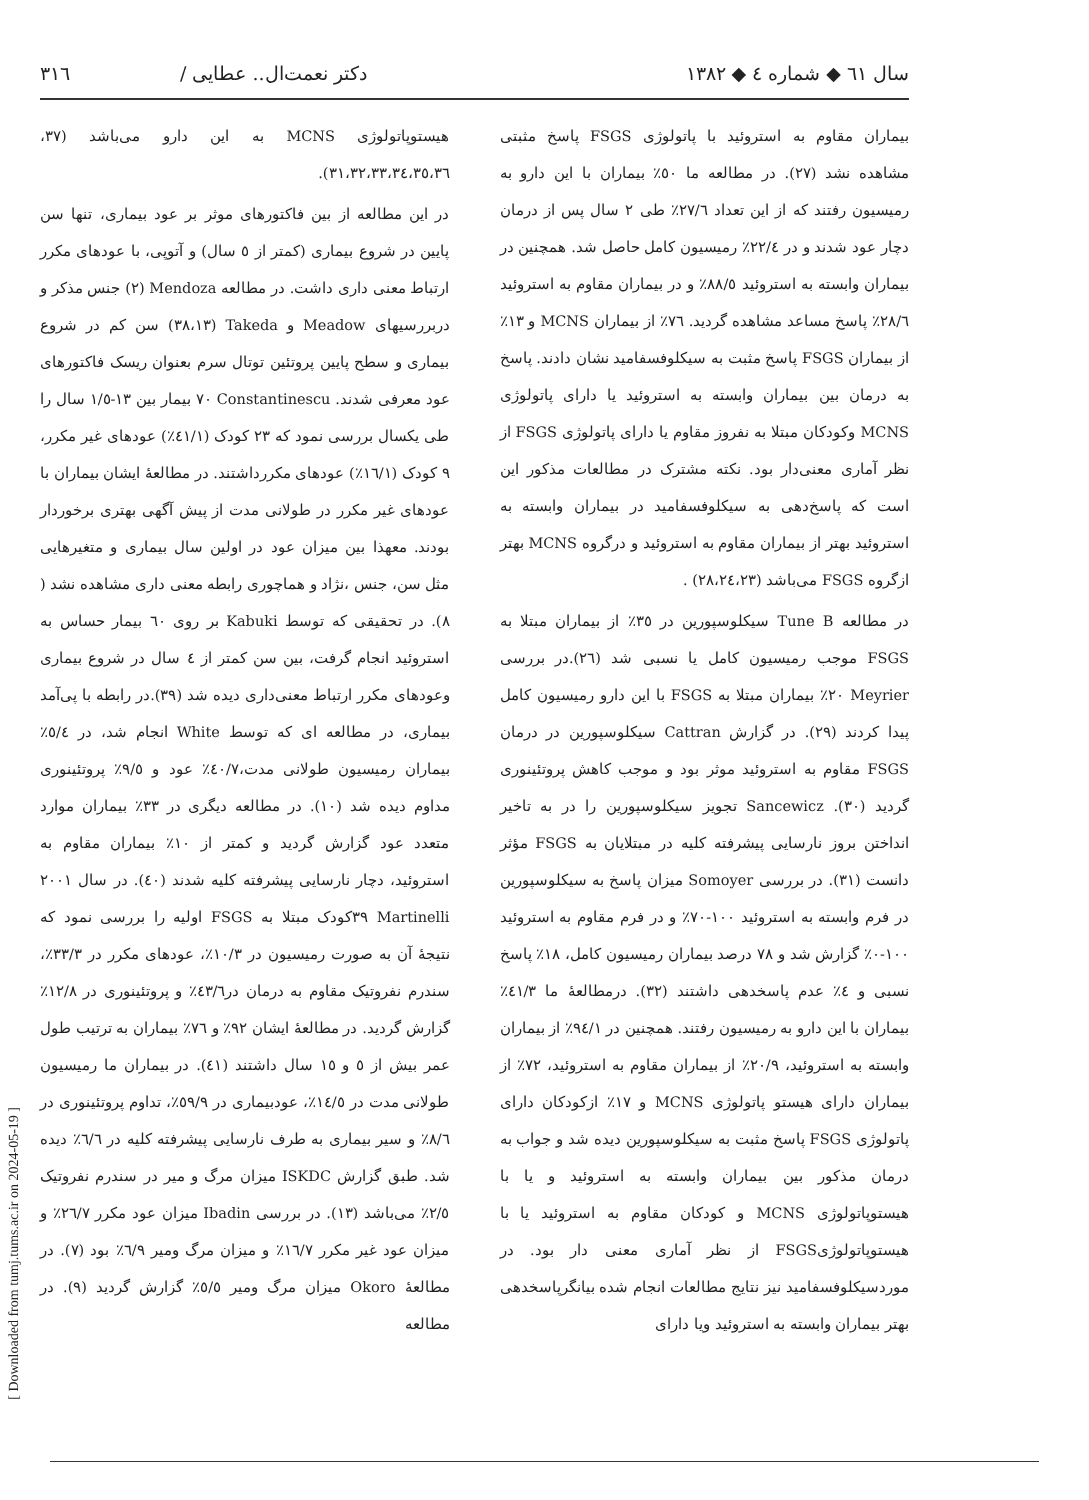سال ٦١ ◆ شماره ٤ ◆ ١٣٨٢ دکتر نعمت‌ال.. عطایی / ٣١٦
بیماران مقاوم به استروئید با پاتولوژی FSGS پاسخ مثبتی مشاهده نشد (٢٧). در مطالعه ما ٥٠٪ بیماران با این دارو به رمیسیون رفتند که از این تعداد ٢٧/٦٪ طی ٢ سال پس از درمان دچار عود شدند و در ٢٢/٤٪ رمیسیون کامل حاصل شد. همچنین در بیماران وابسته به استروئید ٨٨/٥٪ و در بیماران مقاوم به استروئید ٢٨/٦٪ پاسخ مساعد مشاهده گردید. ٧٦٪ از بیماران MCNS و ١٣٪ از بیماران FSGS پاسخ مثبت به سیکلوفسفامید نشان دادند. پاسخ به درمان بین بیماران وابسته به استروئید یا دارای پاتولوژی MCNS وکودکان مبتلا به نفروز مقاوم یا دارای پاتولوژی FSGS از نظر آماری معنی‌دار بود. نکته مشترک در مطالعات مذکور این است که پاسخ‌دهی به سیکلوفسفامید در بیماران وابسته به استروئید بهتر از بیماران مقاوم به استروئید و درگروه MCNS بهتر ازگروه FSGS می‌باشد (٢٨،٢٤،٢٣) .
در مطالعه Tune B سیکلوسپورین در ٣٥٪ از بیماران مبتلا به FSGS موجب رمیسیون کامل یا نسبی شد (٢٦).در بررسی Meyrier ٢٠٪ بیماران مبتلا به FSGS با این دارو رمیسیون کامل پیدا کردند (٢٩). در گزارش Cattran سیکلوسپورین در درمان FSGS مقاوم به استروئید موثر بود و موجب کاهش پروتئینوری گردید (٣٠). Sancewicz تجویز سیکلوسپورین را در به تاخیر انداختن بروز نارسایی پیشرفته کلیه در مبتلایان به FSGS مؤثر دانست (٣١). در بررسی Somoyer میزان پاسخ به سیکلوسپورین در فرم وابسته به استروئید ١٠٠-٧٠٪ و در فرم مقاوم به استروئید ١٠٠-٠٪ گزارش شد و ٧٨ درصد بیماران رمیسیون کامل، ١٨٪ پاسخ نسبی و ٤٪ عدم پاسخدهی داشتند (٣٢). درمطالعهٔ ما ٤١/٣٪ بیماران با این دارو به رمیسیون رفتند. همچنین در ٩٤/١٪ از بیماران وابسته به استروئید، ٢٠/٩٪ از بیماران مقاوم به استروئید، ٧٢٪ از بیماران دارای هیستو پاتولوژی MCNS و ١٧٪ ازکودکان دارای پاتولوژی FSGS پاسخ مثبت به سیکلوسپورین دیده شد و جواب به درمان مذکور بین بیماران وابسته به استروئید و یا با هیستوپاتولوژی MCNS و کودکان مقاوم به استروئید یا با هیستوپاتولوژیFSGS از نظر آماری معنی دار بود. در موردسیکلوفسفامید نیز نتایج مطالعات انجام شده بیانگرپاسخدهی بهتر بیماران وابسته به استروئید ویا دارای
هیستوپاتولوژی MCNS به این دارو می‌باشد (٣٧، ٣١،٣٢،٣٣،٣٤،٣٥،٣٦).
در این مطالعه از بین فاکتورهای موثر بر عود بیماری، تنها سن پایین در شروع بیماری (کمتر از ٥ سال) و آتوپی، با عودهای مکرر ارتباط معنی داری داشت. در مطالعه Mendoza (٢) جنس مذکر و دربررسیهای Meadow و Takeda (٣٨،١٣) سن کم در شروع بیماری و سطح پایین پروتئین توتال سرم بعنوان ریسک فاکتورهای عود معرفی شدند. Constantinescu ٧٠ بیمار بین ١٣-١/٥ سال را طی یکسال بررسی نمود که ٢٣ کودک (٤١/١٪) عودهای غیر مکرر، ٩ کودک (١٦/١٪) عودهای مکررداشتند. در مطالعهٔ ایشان بیماران با عودهای غیر مکرر در طولانی مدت از پیش آگهی بهتری برخوردار بودند. معهذا بین میزان عود در اولین سال بیماری و متغیرهایی مثل سن، جنس ،نژاد و هماچوری رابطه معنی داری مشاهده نشد ( ٨). در تحقیقی که توسط Kabuki بر روی ٦٠ بیمار حساس به استروئید انجام گرفت، بین سن کمتر از ٤ سال در شروع بیماری وعودهای مکرر ارتباط معنی‌داری دیده شد (٣٩).در رابطه با پی‌آمد بیماری، در مطالعه ای که توسط White انجام شد، در ٥/٤٪ بیماران رمیسیون طولانی مدت،٤٠/٧٪ عود و ٩/٥٪ پروتئینوری مداوم دیده شد (١٠). در مطالعه دیگری در ٣٣٪ بیماران موارد متعدد عود گزارش گردید و کمتر از ١٠٪ بیماران مقاوم به استروئید، دچار نارسایی پیشرفته کلیه شدند (٤٠). در سال ٢٠٠١ Martinelli ٣٩کودک مبتلا به FSGS اولیه را بررسی نمود که نتیجهٔ آن به صورت رمیسیون در ١٠/٣٪، عودهای مکرر در ٣٣/٣٪، سندرم نفروتیک مقاوم به درمان در٤٣/٦٪ و پروتئینوری در ١٢/٨٪ گزارش گردید. در مطالعهٔ ایشان ٩٢٪ و ٧٦٪ بیماران به ترتیب طول عمر بیش از ٥ و ١٥ سال داشتند (٤١). در بیماران ما رمیسیون طولانی مدت در ١٤/٥٪، عودبیماری در ٥٩/٩٪، تداوم پروتئینوری در ٨/٦٪ و سیر بیماری به طرف نارسایی پیشرفته کلیه در ٦/٦٪ دیده شد. طبق گزارش ISKDC میزان مرگ و میر در سندرم نفروتیک ٢/٥٪ می‌باشد (١٣). در بررسی Ibadin میزان عود مکرر ٢٦/٧٪ و میزان عود غیر مکرر ١٦/٧٪ و میزان مرگ ومیر ٦/٩٪ بود (٧). در مطالعهٔ Okoro میزان مرگ ومیر ٥/٥٪ گزارش گردید (٩). در مطالعه
[ Downloaded from tumj.tums.ac.ir on 2024-05-19 ]